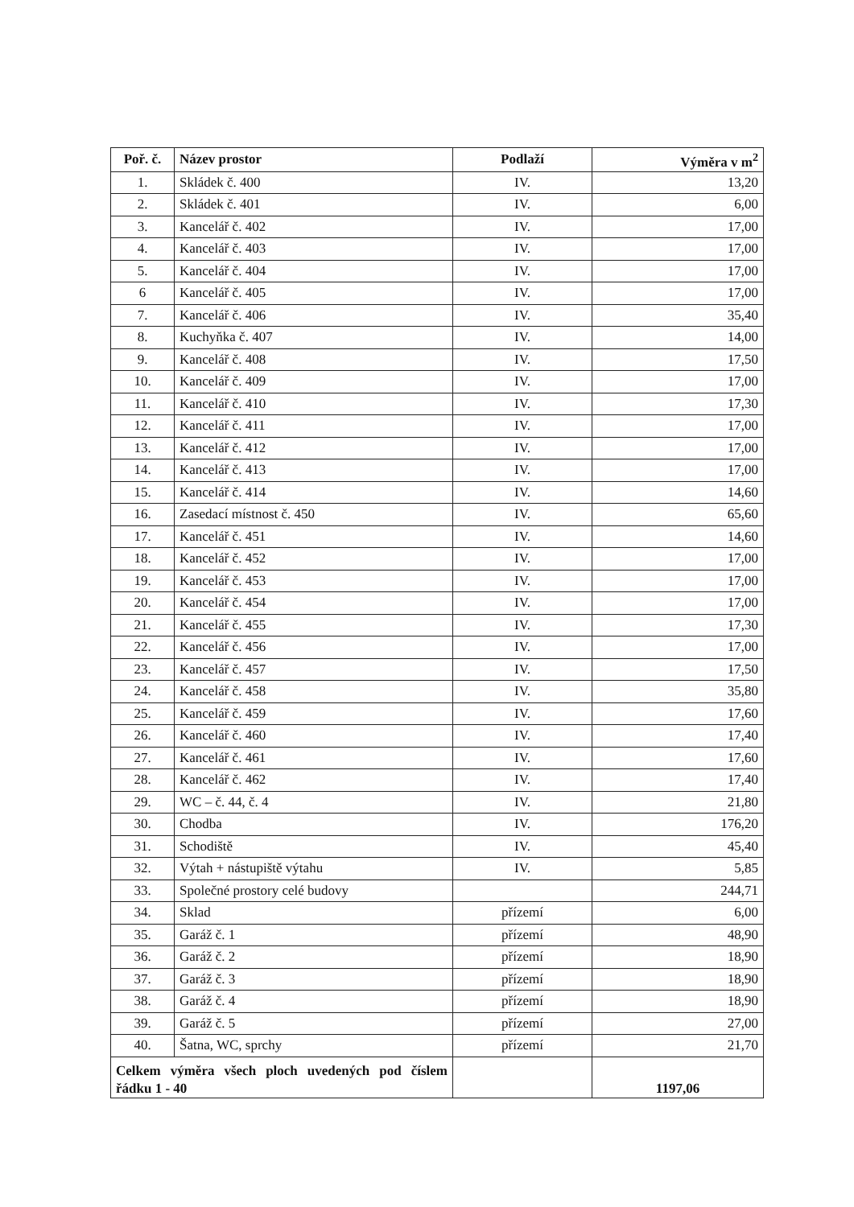| Poř. č. | Název prostor | Podlaží | Výměra v m<sup>2</sup> |
| --- | --- | --- | --- |
| 1. | Skládek č. 400 | IV. | 13,20 |
| 2. | Skládek č. 401 | IV. | 6,00 |
| 3. | Kancelář č. 402 | IV. | 17,00 |
| 4. | Kancelář č. 403 | IV. | 17,00 |
| 5. | Kancelář č. 404 | IV. | 17,00 |
| 6 | Kancelář č. 405 | IV. | 17,00 |
| 7. | Kancelář č. 406 | IV. | 35,40 |
| 8. | Kuchyňka č. 407 | IV. | 14,00 |
| 9. | Kancelář č. 408 | IV. | 17,50 |
| 10. | Kancelář č. 409 | IV. | 17,00 |
| 11. | Kancelář č. 410 | IV. | 17,30 |
| 12. | Kancelář č. 411 | IV. | 17,00 |
| 13. | Kancelář č. 412 | IV. | 17,00 |
| 14. | Kancelář č. 413 | IV. | 17,00 |
| 15. | Kancelář č. 414 | IV. | 14,60 |
| 16. | Zasedací místnost č. 450 | IV. | 65,60 |
| 17. | Kancelář č. 451 | IV. | 14,60 |
| 18. | Kancelář č. 452 | IV. | 17,00 |
| 19. | Kancelář č. 453 | IV. | 17,00 |
| 20. | Kancelář č. 454 | IV. | 17,00 |
| 21. | Kancelář č. 455 | IV. | 17,30 |
| 22. | Kancelář č. 456 | IV. | 17,00 |
| 23. | Kancelář č. 457 | IV. | 17,50 |
| 24. | Kancelář č. 458 | IV. | 35,80 |
| 25. | Kancelář č. 459 | IV. | 17,60 |
| 26. | Kancelář č. 460 | IV. | 17,40 |
| 27. | Kancelář č. 461 | IV. | 17,60 |
| 28. | Kancelář č. 462 | IV. | 17,40 |
| 29. | WC – č. 44, č. 4 | IV. | 21,80 |
| 30. | Chodba | IV. | 176,20 |
| 31. | Schodiště | IV. | 45,40 |
| 32. | Výtah + nástupiště výtahu | IV. | 5,85 |
| 33. | Společné prostory celé budovy | | 244,71 |
| 34. | Sklad | přízemí | 6,00 |
| 35. | Garáž č. 1 | přízemí | 48,90 |
| 36. | Garáž č. 2 | přízemí | 18,90 |
| 37. | Garáž č. 3 | přízemí | 18,90 |
| 38. | Garáž č. 4 | přízemí | 18,90 |
| 39. | Garáž č. 5 | přízemí | 27,00 |
| 40. | Šatna, WC, sprchy | přízemí | 21,70 |
| Celkem výměra všech ploch uvedených pod číslem řádku 1 - 40 | | | 1197,06 |